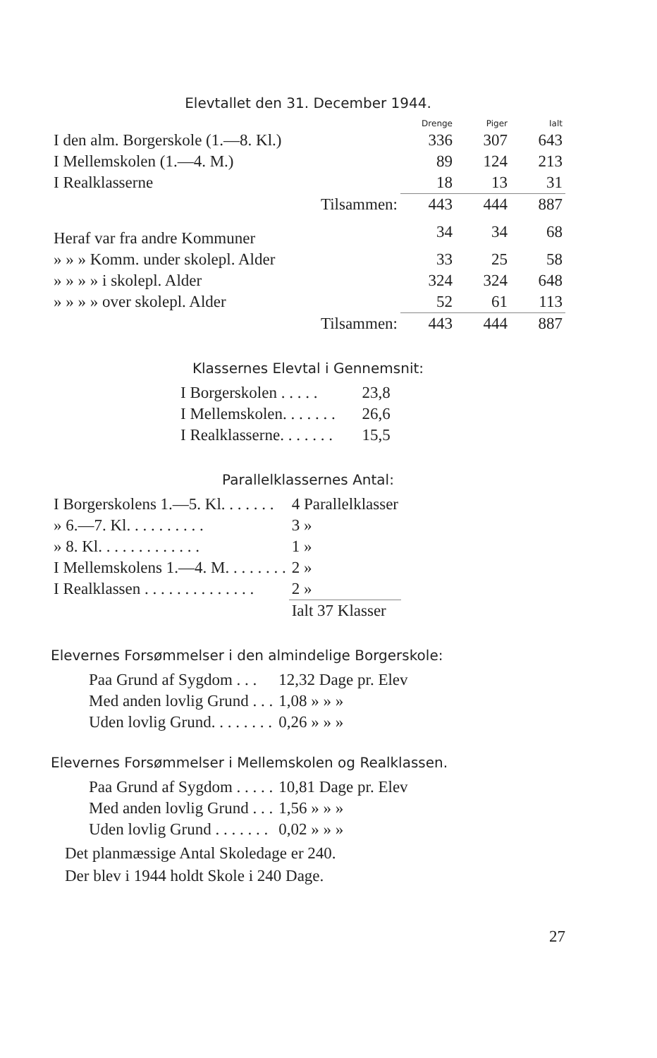Elevtallet den 31. December 1944.
| | Drenge | Piger | Ialt |
| --- | --- | --- | --- |
| I den alm. Borgerskole (1.—8. Kl.) | 336 | 307 | 643 |
| I Mellemskolen (1.—4. M.) | 89 | 124 | 213 |
| I Realklasserne | 18 | 13 | 31 |
| Tilsammen: | 443 | 444 | 887 |
| Heraf var fra andre Kommuner | 34 | 34 | 68 |
| » » » Komm. under skolepl. Alder | 33 | 25 | 58 |
| » » » » i skolepl. Alder | 324 | 324 | 648 |
| » » » » over skolepl. Alder | 52 | 61 | 113 |
| Tilsammen: | 443 | 444 | 887 |
Klassernes Elevtal i Gennemsnit:
| I Borgerskolen . . . . . | 23,8 |
| I Mellemskolen. . . . . . . | 26,6 |
| I Realklasserne. . . . . . . | 15,5 |
Parallelklassernes Antal:
| I Borgerskolens 1.—5. Kl. . . . . . . | 4 Parallelklasser |
| » 6.—7. Kl. . . . . . . . . . | 3 » |
| » 8. Kl. . . . . . . . . . . . . | 1 » |
| I Mellemskolens 1.—4. M. . . . . . . . | 2 » |
| I Realklassen . . . . . . . . . . . . . . | 2 » |
| | Ialt 37 Klasser |
Elevernes Forsømmelser i den almindelige Borgerskole:
| Paa Grund af Sygdom . . . | 12,32 Dage pr. Elev |
| Med anden lovlig Grund . . . | 1,08 » » » |
| Uden lovlig Grund. . . . . . . . | 0,26 » » » |
Elevernes Forsømmelser i Mellemskolen og Realklassen.
| Paa Grund af Sygdom . . . . . | 10,81 Dage pr. Elev |
| Med anden lovlig Grund . . . | 1,56 » » » |
| Uden lovlig Grund . . . . . . . | 0,02 » » » |
Det planmæssige Antal Skoledage er 240.
Der blev i 1944 holdt Skole i 240 Dage.
27